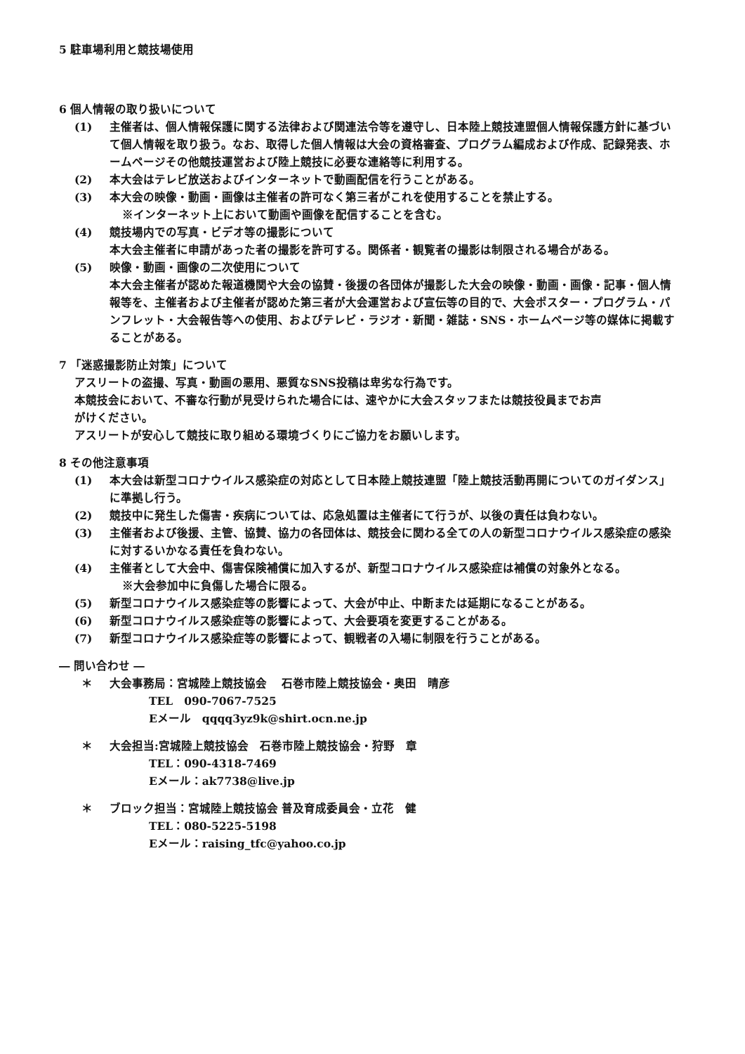5 駐車場利用と競技場使用
6 個人情報の取り扱いについて
(1) 主催者は、個人情報保護に関する法律および関連法令等を遵守し、日本陸上競技連盟個人情報保護方針に基づいて個人情報を取り扱う。なお、取得した個人情報は大会の資格審査、プログラム編成および作成、記録発表、ホームページその他競技運営および陸上競技に必要な連絡等に利用する。
(2) 本大会はテレビ放送およびインターネットで動画配信を行うことがある。
(3) 本大会の映像・動画・画像は主催者の許可なく第三者がこれを使用することを禁止する。
※インターネット上において動画や画像を配信することを含む。
(4) 競技場内での写真・ビデオ等の撮影について
本大会主催者に申請があった者の撮影を許可する。関係者・観覧者の撮影は制限される場合がある。
(5) 映像・動画・画像の二次使用について
本大会主催者が認めた報道機関や大会の協賛・後援の各団体が撮影した大会の映像・動画・画像・記事・個人情報等を、主催者および主催者が認めた第三者が大会運営および宣伝等の目的で、大会ポスター・プログラム・パンフレット・大会報告等への使用、およびテレビ・ラジオ・新聞・雑誌・SNS・ホームページ等の媒体に掲載することがある。
7 「迷惑撮影防止対策」について
アスリートの盗撮、写真・動画の悪用、悪質なSNS投稿は卑劣な行為です。
本競技会において、不審な行動が見受けられた場合には、速やかに大会スタッフまたは競技役員までお声
がけください。
アスリートが安心して競技に取り組める環境づくりにご協力をお願いします。
8 その他注意事項
(1) 本大会は新型コロナウイルス感染症の対応として日本陸上競技連盟「陸上競技活動再開についてのガイダンス」に準拠し行う。
(2) 競技中に発生した傷害・疾病については、応急処置は主催者にて行うが、以後の責任は負わない。
(3) 主催者および後援、主管、協賛、協力の各団体は、競技会に関わる全ての人の新型コロナウイルス感染症の感染に対するいかなる責任を負わない。
(4) 主催者として大会中、傷害保険補償に加入するが、新型コロナウイルス感染症は補償の対象外となる。
※大会参加中に負傷した場合に限る。
(5) 新型コロナウイルス感染症等の影響によって、大会が中止、中断または延期になることがある。
(6) 新型コロナウイルス感染症等の影響によって、大会要項を変更することがある。
(7) 新型コロナウイルス感染症等の影響によって、観戦者の入場に制限を行うことがある。
― 問い合わせ ―
＊ 大会事務局：宮城陸上競技協会　 石巻市陸上競技協会・奥田　晴彦
TEL　090-7067-7525
Eメール　qqqq3yz9k@shirt.ocn.ne.jp
＊ 大会担当:宮城陸上競技協会　石巻市陸上競技協会・狩野　章
TEL：090-4318-7469
Eメール：ak7738@live.jp
＊ ブロック担当：宮城陸上競技協会 普及育成委員会・立花　健
TEL：080-5225-5198
Eメール：raising_tfc@yahoo.co.jp